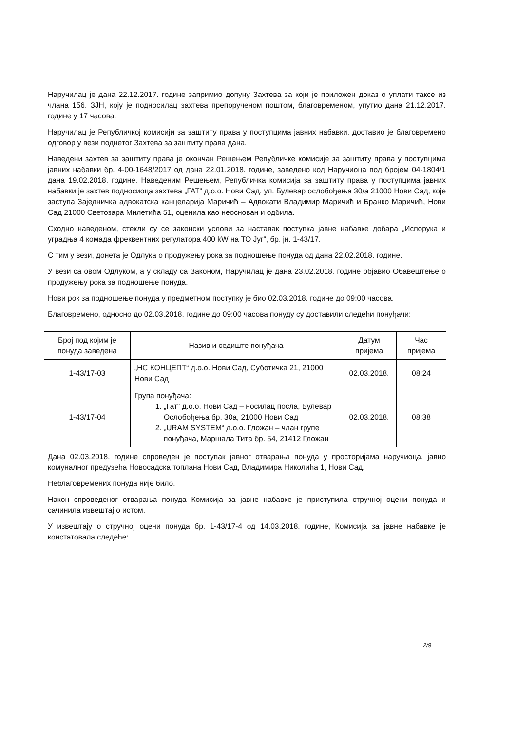Наручилац је дана 22.12.2017. године запримио допуну Захтева за који је приложен доказ о уплати таксе из члана 156. ЗЈН, коју је подносилац захтева препорученом поштом, благовременом, упутио дана 21.12.2017. године у 17 часова.
Наручилац је Републичкој комисији за заштиту права у поступцима јавних набавки, доставио је благовремено одговор у вези поднетог Захтева за заштиту права дана.
Наведени захтев за заштиту права је окончан Решењем Републичке комисије за заштиту права у поступцима јавних набавки бр. 4-00-1648/2017 од дана 22.01.2018. године, заведено код Наручиоца под бројем 04-1804/1 дана 19.02.2018. године. Наведеним Решењем, Републичка комисија за заштиту права у поступцима јавних набавки је захтев подносиоца захтева „ГАТ“ д.о.о. Нови Сад, ул. Булевар ослобођења 30/а 21000 Нови Сад, које заступа Заједничка адвокатска канцеларија Маричић – Адвокати Владимир Маричић и Бранко Маричић, Нови Сад 21000 Светозара Милетића 51, оценила као неоснован и одбила.
Сходно наведеном, стекли су се законски услови за наставак поступка јавне набавке добара „Испорука и уградња 4 комада фреквентних регулатора 400 kW на ТО Југ“, бр. јн. 1-43/17.
С тим у вези, донета је Одлука о продужењу рока за подношење понуда од дана 22.02.2018. године.
У вези са овом Одлуком, а у складу са Законом, Наручилац је дана 23.02.2018. године објавио Обавештење о продужењу рока за подношење понуда.
Нови рок за подношење понуда у предметном поступку је био 02.03.2018. године до 09:00 часова.
Благовремено, односно до 02.03.2018. године до 09:00 часова понуду су доставили следећи понуђачи:
| Број под којим је понуда заведена | Назив и седиште понуђача | Датум пријема | Час пријема |
| --- | --- | --- | --- |
| 1-43/17-03 | „НС КОНЦЕПТ“ д.о.о. Нови Сад, Суботичка 21, 21000 Нови Сад | 02.03.2018. | 08:24 |
| 1-43/17-04 | Група понуђача: 1. „Гат“ д.о.о. Нови Сад – носилац посла, Булевар Ослобођења бр. 30а, 21000 Нови Сад 2. „URAM SYSTEM“ д.о.о. Гложан – члан групе понуђача, Маршала Тита бр. 54, 21412 Гложан | 02.03.2018. | 08:38 |
Дана 02.03.2018. године спроведен је поступак јавног отварања понуда у просторијама наручиоца, јавно комуналног предузећа Новосадска топлана Нови Сад, Владимира Николића 1, Нови Сад.
Неблаговремених понуда није било.
Након спроведеног отварања понуда Комисија за јавне набавке је приступила стручној оцени понуда и сачинила извештај о истом.
У извештају о стручној оцени понуда бр. 1-43/17-4 од 14.03.2018. године, Комисија за јавне набавке је констатовала следеће:
2/9